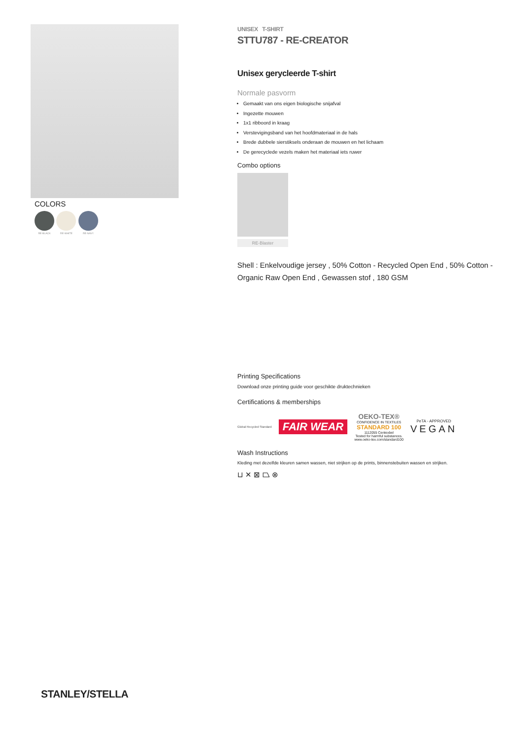COLORS
RE-BLACK RE-WHITE RE-NAVY
UNISEX T-SHIRT
STTU787 - RE-CREATOR
Unisex gerycleerde T-shirt
Normale pasvorm
Gemaakt van ons eigen biologische snijafval
Ingezette mouwen
1x1 ribboord in kraag
Verstevigingsband van het hoofdmateriaal in de hals
Brede dubbele sierstiksels onderaan de mouwen en het lichaam
De gerecyclede vezels maken het materiaal iets ruwer
Combo options
RE-Blaster
Shell : Enkelvoudige jersey , 50% Cotton - Recycled Open End , 50% Cotton - Organic Raw Open End , Gewassen stof , 180 GSM
Printing Specifications
Download onze printing guide voor geschikte druktechnieken
Certifications & memberships
Global Recycled Standard FAIR WEAR OEKO-TEX®
CONFIDENCE IN TEXTILES
STANDARD 100
1112055 Centexbel
Tested for harmful substances.
www.oeko-tex.com/standard100 PeTA - APPROVED
VEGAN
Wash Instructions
Kleding met dezelfde kleuren samen wassen, niet strijken op de prints, binnenstebuiten wassen en strijken.
⊔ ✕ ⊠ ⏢ ⊗
STANLEY/STELLA